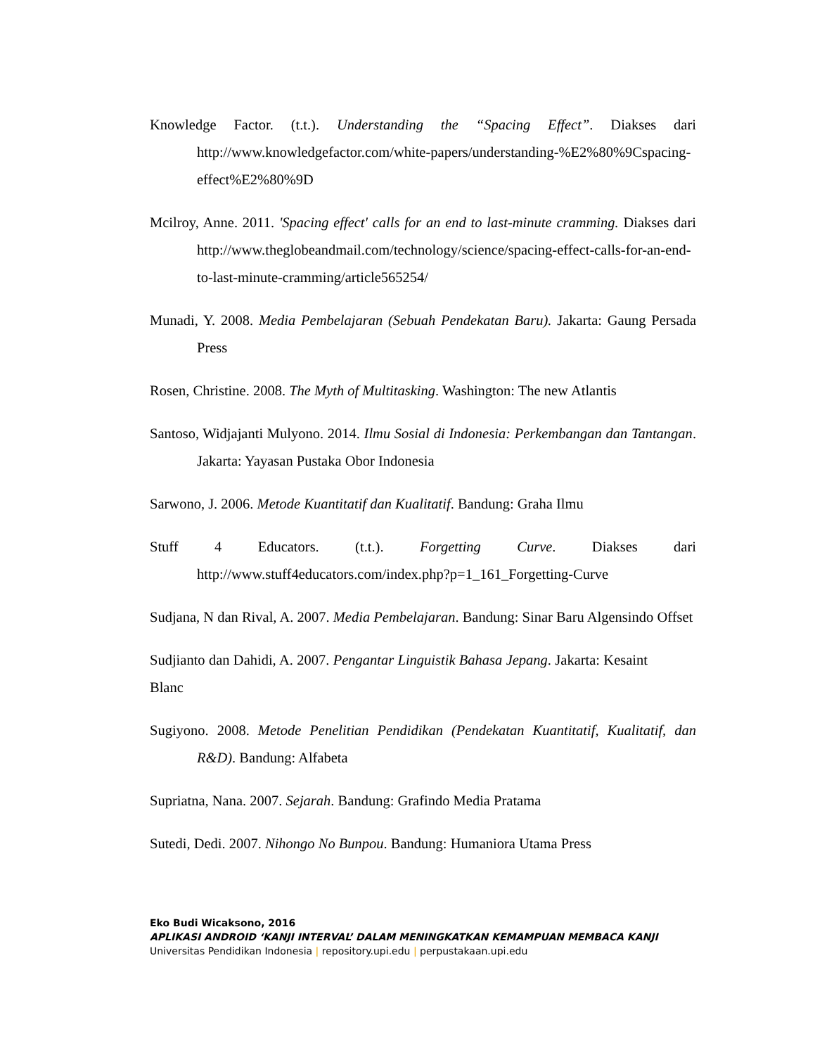Knowledge Factor. (t.t.). Understanding the “Spacing Effect”. Diakses dari http://www.knowledgefactor.com/white-papers/understanding-%E2%80%9Cspacing-effect%E2%80%9D
Mcilroy, Anne. 2011. 'Spacing effect' calls for an end to last-minute cramming. Diakses dari http://www.theglobeandmail.com/technology/science/spacing-effect-calls-for-an-end-to-last-minute-cramming/article565254/
Munadi, Y. 2008. Media Pembelajaran (Sebuah Pendekatan Baru). Jakarta: Gaung Persada Press
Rosen, Christine. 2008. The Myth of Multitasking. Washington: The new Atlantis
Santoso, Widjajanti Mulyono. 2014. Ilmu Sosial di Indonesia: Perkembangan dan Tantangan. Jakarta: Yayasan Pustaka Obor Indonesia
Sarwono, J. 2006. Metode Kuantitatif dan Kualitatif. Bandung: Graha Ilmu
Stuff 4 Educators. (t.t.). Forgetting Curve. Diakses dari http://www.stuff4educators.com/index.php?p=1_161_Forgetting-Curve
Sudjana, N dan Rival, A. 2007. Media Pembelajaran. Bandung: Sinar Baru Algensindo Offset
Sudjianto dan Dahidi, A. 2007. Pengantar Linguistik Bahasa Jepang. Jakarta: Kesaint Blanc
Sugiyono. 2008. Metode Penelitian Pendidikan (Pendekatan Kuantitatif, Kualitatif, dan R&D). Bandung: Alfabeta
Supriatna, Nana. 2007. Sejarah. Bandung: Grafindo Media Pratama
Sutedi, Dedi. 2007. Nihongo No Bunpou. Bandung: Humaniora Utama Press
Eko Budi Wicaksono, 2016
APLIKASI ANDROID ‘KANJI INTERVAL’ DALAM MENINGKATKAN KEMAMPUAN MEMBACA KANJI
Universitas Pendidikan Indonesia | repository.upi.edu | perpustakaan.upi.edu